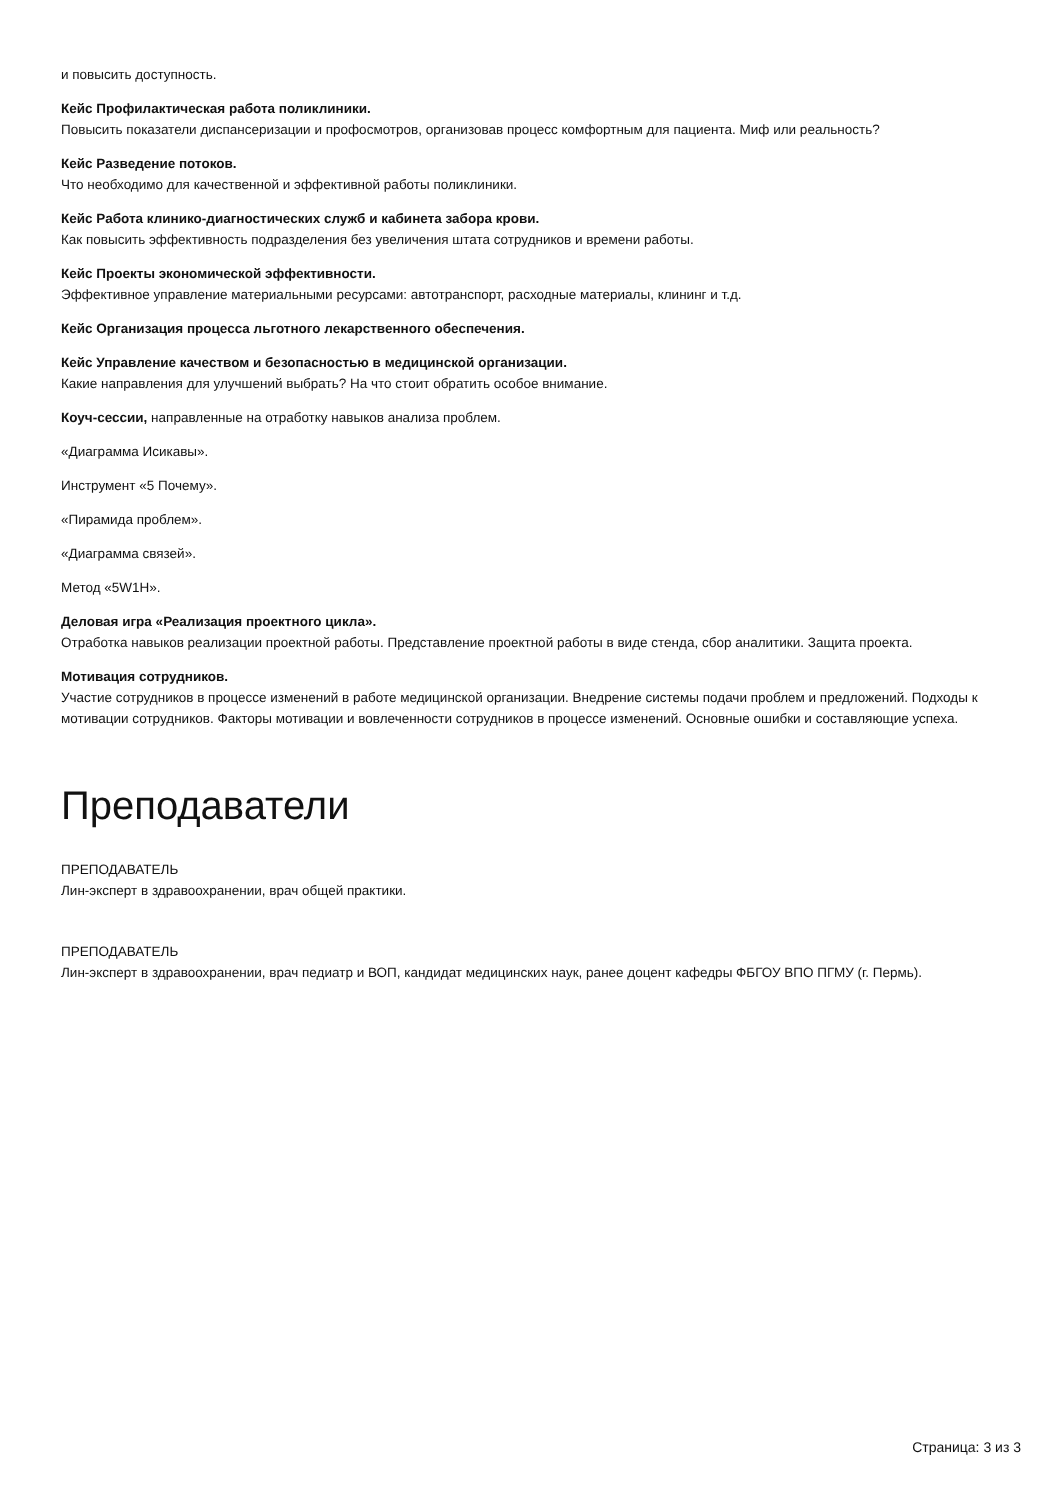и повысить доступность.
Кейс Профилактическая работа поликлиники.
Повысить показатели диспансеризации и профосмотров, организовав процесс комфортным для пациента. Миф или реальность?
Кейс Разведение потоков.
Что необходимо для качественной и эффективной работы поликлиники.
Кейс Работа клинико-диагностических служб и кабинета забора крови.
Как повысить эффективность подразделения без увеличения штата сотрудников и времени работы.
Кейс Проекты экономической эффективности.
Эффективное управление материальными ресурсами: автотранспорт, расходные материалы, клининг и т.д.
Кейс Организация процесса льготного лекарственного обеспечения.
Кейс Управление качеством и безопасностью в медицинской организации.
Какие направления для улучшений выбрать? На что стоит обратить особое внимание.
Коуч-сессии, направленные на отработку навыков анализа проблем.
«Диаграмма Исикавы».
Инструмент «5 Почему».
«Пирамида проблем».
«Диаграмма связей».
Метод «5W1H».
Деловая игра «Реализация проектного цикла».
Отработка навыков реализации проектной работы. Представление проектной работы в виде стенда, сбор аналитики. Защита проекта.
Мотивация сотрудников.
Участие сотрудников в процессе изменений в работе медицинской организации. Внедрение системы подачи проблем и предложений. Подходы к мотивации сотрудников. Факторы мотивации и вовлеченности сотрудников в процессе изменений. Основные ошибки и составляющие успеха.
Преподаватели
ПРЕПОДАВАТЕЛЬ
Лин-эксперт в здравоохранении, врач общей практики.
ПРЕПОДАВАТЕЛЬ
Лин-эксперт в здравоохранении, врач педиатр и ВОП, кандидат медицинских наук, ранее доцент кафедры ФБГОУ ВПО ПГМУ (г. Пермь).
Страница: 3 из 3